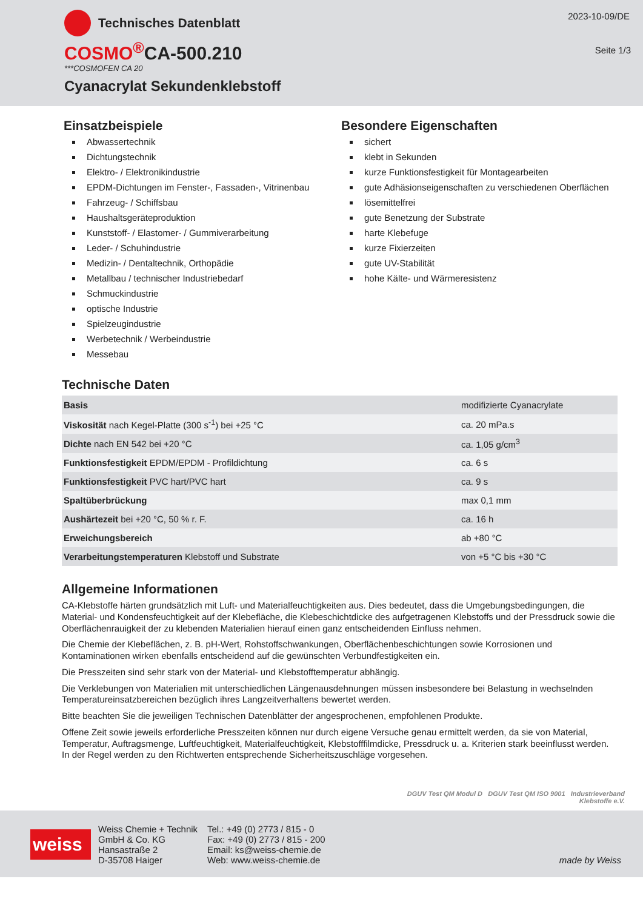Technisches Datenblatt
2023-10-09/DE
Seite 1/3
COSMO<sup>®</sup>CA-500.210
***COSMOFEN CA 20
Cyanacrylat Sekundenklebstoff
Einsatzbeispiele
Abwassertechnik
Dichtungstechnik
Elektro- / Elektronikindustrie
EPDM-Dichtungen im Fenster-, Fassaden-, Vitrinenbau
Fahrzeug- / Schiffsbau
Haushaltsgeräteproduktion
Kunststoff- / Elastomer- / Gummiverarbeitung
Leder- / Schuhindustrie
Medizin- / Dentaltechnik, Orthopädie
Metallbau / technischer Industriebedarf
Schmuckindustrie
optische Industrie
Spielzeugindustrie
Werbetechnik / Werbeindustrie
Messebau
Besondere Eigenschaften
sichert
klebt in Sekunden
kurze Funktionsfestigkeit für Montagearbeiten
gute Adhäsionseigenschaften zu verschiedenen Oberflächen
lösemittelfrei
gute Benetzung der Substrate
harte Klebefuge
kurze Fixierzeiten
gute UV-Stabilität
hohe Kälte- und Wärmeresistenz
Technische Daten
| Basis | modifizierte Cyanacrylate |
| Viskosität nach Kegel-Platte (300 s<sup>-1</sup>) bei +25 °C | ca. 20 mPa.s |
| Dichte nach EN 542 bei +20 °C | ca. 1,05 g/cm<sup>3</sup> |
| Funktionsfestigkeit EPDM/EPDM - Profildichtung | ca. 6 s |
| Funktionsfestigkeit PVC hart/PVC hart | ca. 9 s |
| Spaltüberbrückung | max 0,1 mm |
| Aushärtezeit bei +20 °C, 50 % r. F. | ca. 16 h |
| Erweichungsbereich | ab +80 °C |
| Verarbeitungstemperaturen Klebstoff und Substrate | von +5 °C bis +30 °C |
Allgemeine Informationen
CA-Klebstoffe härten grundsätzlich mit Luft- und Materialfeuchtigkeiten aus. Dies bedeutet, dass die Umgebungsbedingungen, die Material- und Kondensfeuchtigkeit auf der Klebefläche, die Klebeschichtdicke des aufgetragenen Klebstoffs und der Pressdruck sowie die Oberflächenrauigkeit der zu klebenden Materialien hierauf einen ganz entscheidenden Einfluss nehmen.
Die Chemie der Klebeflächen, z. B. pH-Wert, Rohstoffschwankungen, Oberflächenbeschichtungen sowie Korrosionen und Kontaminationen wirken ebenfalls entscheidend auf die gewünschten Verbundfestigkeiten ein.
Die Presszeiten sind sehr stark von der Material- und Klebstofftemperatur abhängig.
Die Verklebungen von Materialien mit unterschiedlichen Längenausdehnungen müssen insbesondere bei Belastung in wechselnden Temperatureinsatzbereichen bezüglich ihres Langzeitverhaltens bewertet werden.
Bitte beachten Sie die jeweiligen Technischen Datenblätter der angesprochenen, empfohlenen Produkte.
Offene Zeit sowie jeweils erforderliche Presszeiten können nur durch eigene Versuche genau ermittelt werden, da sie von Material, Temperatur, Auftragsmenge, Luftfeuchtigkeit, Materialfeuchtigkeit, Klebstofffilmdicke, Pressdruck u. a. Kriterien stark beeinflusst werden. In der Regel werden zu den Richtwerten entsprechende Sicherheitszuschläge vorgesehen.
DGUV Test QM Modul D DGUV Test QM ISO 9001 Industrieverband
Klebstoffe e.V.
weiss
Weiss Chemie + Technik
GmbH & Co. KG
Hansastraße 2
D-35708 Haiger
Tel.: +49 (0) 2773 / 815 - 0
Fax: +49 (0) 2773 / 815 - 200
Email: ks@weiss-chemie.de
Web: www.weiss-chemie.de
made by Weiss